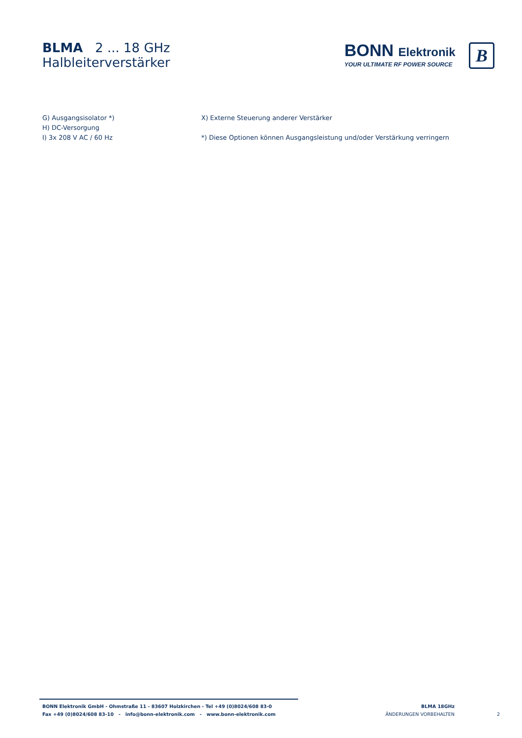BLMA 2 ... 18 GHz
Halbleiterverstärker
BONN Elektronik
YOUR ULTIMATE RF POWER SOURCE
B
G) Ausgangsisolator *)
H) DC-Versorgung
I) 3x 208 V AC / 60 Hz
X) Externe Steuerung anderer Verstärker
*) Diese Optionen können Ausgangsleistung und/oder Verstärkung verringern
BONN Elektronik GmbH - Ohmstraße 11 - 83607 Holzkirchen - Tel +49 (0)8024/608 83-0
Fax +49 (0)8024/608 83-10 - info@bonn-elektronik.com - www.bonn-elektronik.com
BLMA 18GHz
ÄNDERUNGEN VORBEHALTEN
2